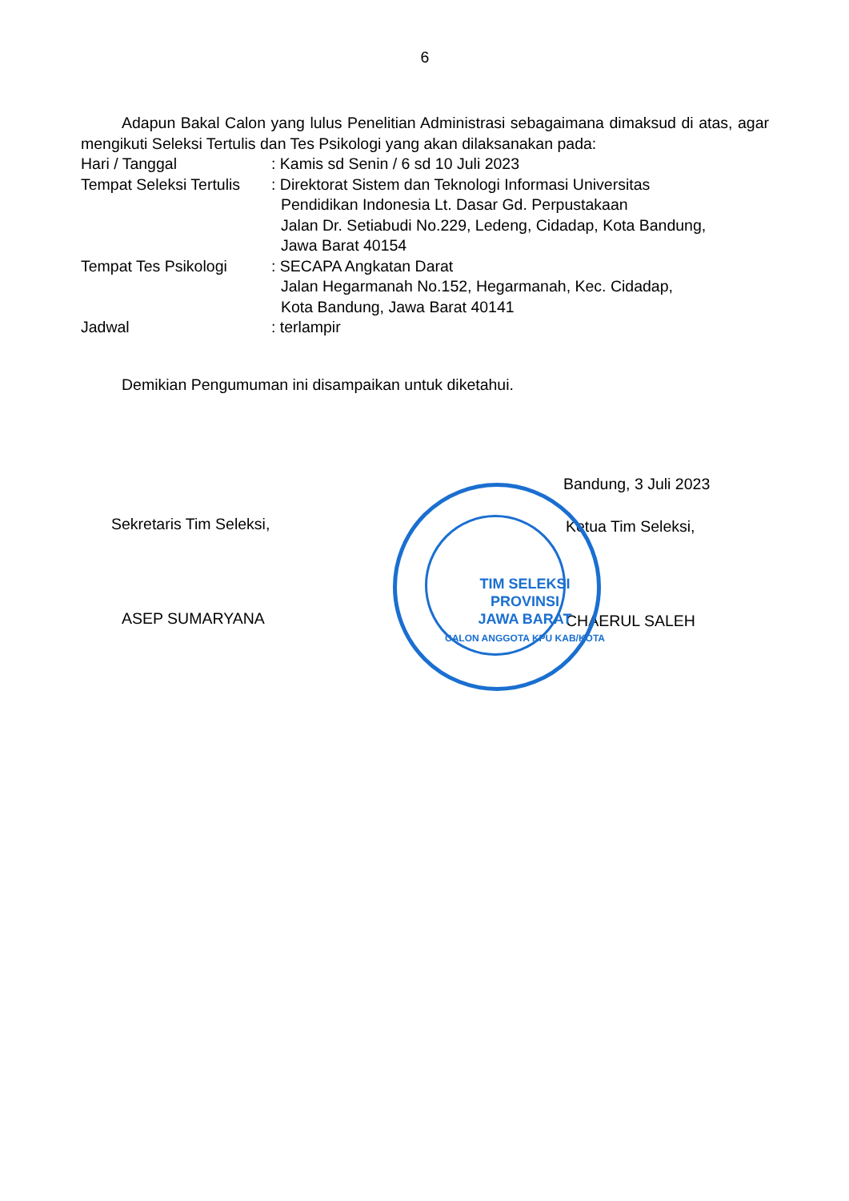6
Adapun Bakal Calon yang lulus Penelitian Administrasi sebagaimana dimaksud di atas, agar mengikuti Seleksi Tertulis dan Tes Psikologi yang akan dilaksanakan pada:
Hari / Tanggal : Kamis sd Senin / 6 sd 10 Juli 2023
Tempat Seleksi Tertulis
: Direktorat Sistem dan Teknologi Informasi Universitas
Pendidikan Indonesia Lt. Dasar Gd. Perpustakaan
Jalan Dr. Setiabudi No.229, Ledeng, Cidadap, Kota Bandung,
Jawa Barat 40154
Tempat Tes Psikologi : SECAPA Angkatan Darat
Jalan Hegarmanah No.152, Hegarmanah, Kec. Cidadap,
Kota Bandung, Jawa Barat 40141
Jadwal : terlampir
Demikian Pengumuman ini disampaikan untuk diketahui.
Sekretaris Tim Seleksi,
ASEP SUMARYANA
Bandung, 3 Juli 2023
Ketua Tim Seleksi,
CHAERUL SALEH
TIM SELEKSI
PROVINSI
JAWA BARAT
CALON ANGGOTA KPU KAB/KOTA